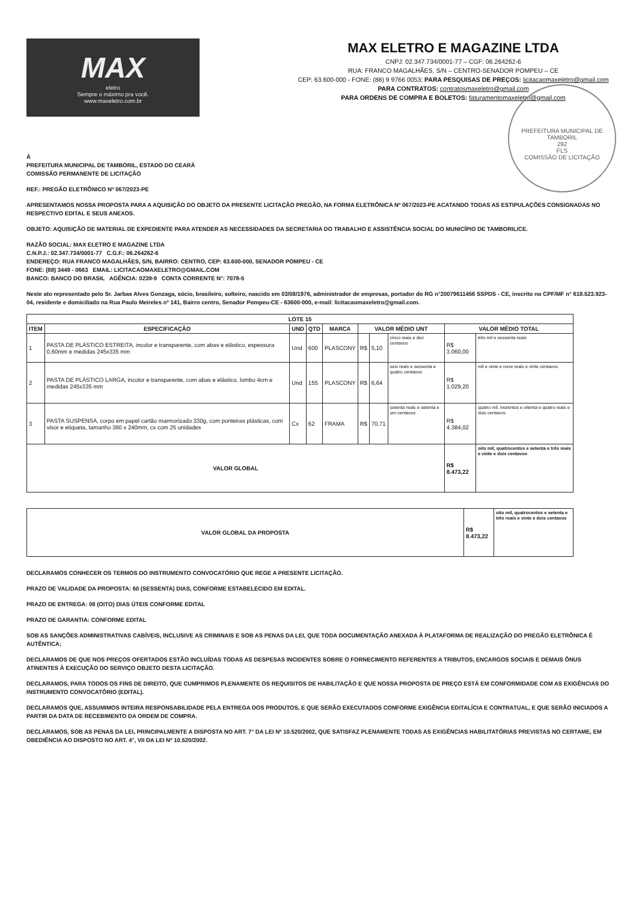MAX
eletro
Sempre o máximo pra você.
www.maxeletro.com.br
MAX ELETRO E MAGAZINE LTDA
CNPJ: 02.347.734/0001-77 – CGF: 06.264262-6
RUA: FRANCO MAGALHÃES, S/N – CENTRO-SENADOR POMPEU – CE
CEP: 63.600-000 - FONE: (88) 9 9766 0053; PARA PESQUISAS DE PREÇOS: licitacaomaxeletro@gmail.com
PARA CONTRATOS: contratosmaxeletro@gmail.com
PARA ORDENS DE COMPRA E BOLETOS: faturamentomaxeletro@gmail.com
PREFEITURA MUNICIPAL DE TAMBORIL
292
FLS
COMISSÃO DE LICITAÇÃO
À
PREFEITURA MUNICIPAL DE TAMBORIL, ESTADO DO CEARÁ
COMISSÃO PERMANENTE DE LICITAÇÃO
REF.: PREGÃO ELETRÔNICO Nº 067/2023-PE
APRESENTAMOS NOSSA PROPOSTA PARA A AQUISIÇÃO DO OBJETO DA PRESENTE LICITAÇÃO PREGÃO, NA FORMA ELETRÔNICA Nº 067/2023-PE ACATANDO TODAS AS ESTIPULAÇÕES CONSIGNADAS NO RESPECTIVO EDITAL E SEUS ANEXOS.
OBJETO: AQUISIÇÃO DE MATERIAL DE EXPEDIENTE PARA ATENDER AS NECESSIDADES DA SECRETARIA DO TRABALHO E ASSISTÊNCIA SOCIAL DO MUNICÍPIO DE TAMBORIL/CE.
RAZÃO SOCIAL: MAX ELETRO E MAGAZINE LTDA
C.N.P.J.: 02.347.734/0001-77 C.G.F.: 06.264262-6
ENDEREÇO: RUA FRANCO MAGALHÃES, S/N, BAIRRO: CENTRO, CEP: 63.600-000, SENADOR POMPEU - CE
FONE: (88) 3449 - 0663 EMAIL: LICITACAOMAXELETRO@GMAIL.COM
BANCO: BANCO DO BRASIL AGÊNCIA: 0239-9 CONTA CORRENTE N°: 7078-5
Neste ato representado pelo Sr. Jarbas Alves Gonzaga, sócio, brasileiro, solteiro, nascido em 03/08/1976, administrador de empresas, portador do RG n°20079611456 SSPDS - CE, inscrito no CPF/MF n° 618.523.923-04, residente e domiciliado na Rua Paulo Meireles nº 141, Bairro centro, Senador Pompeu-CE - 63600-000, e-mail: licitacaomaxeletro@gmail.com.
| LOTE 15 | | | | | | | | | |
| --- | --- | --- | --- | --- | --- | --- | --- | --- | --- |
| ITEM | ESPECIFICAÇÃO | UND | QTD | MARCA | VALOR MÉDIO UNT | | | VALOR MÉDIO TOTAL | |
| 1 | PASTA DE PLÁSTICO ESTREITA, incolor e transparente, com abas e elástico, espessura 0,60mm e medidas 245x335 mm | Und | 600 | PLASCONY | R$ | 5,10 | cinco reais e dez centavos | R$ 3.060,00 | três mil e sessenta reais |
| 2 | PASTA DE PLÁSTICO LARGA, incolor e transparente, com abas e elástico, lombo 4cm e medidas 245x335 mm | Und | 155 | PLASCONY | R$ | 6,64 | seis reais e sessenta e quatro centavos | R$ 1.029,20 | mil e vinte e nove reais e vinte centavos |
| 3 | PASTA SUSPENSA, corpo em papel cartão marmorizado 330g, com ponteiras plásticas, com visor e etiqueta, tamanho 360 x 240mm, cx com 25 unidades | Cx | 62 | FRAMA | R$ | 70,71 | setenta reais e setenta e um centavos | R$ 4.384,02 | quatro mil, trezentos e oitenta e quatro reais e dois centavos |
| VALOR GLOBAL | | | | | | | | R$ 8.473,22 | oito mil, quatrocentos e setenta e três reais e vinte e dois centavos |
| VALOR GLOBAL DA PROPOSTA | R$ 8.473,22 | oito mil, quatrocentos e setenta e três reais e vinte e dois centavos |
DECLARAMOS CONHECER OS TERMOS DO INSTRUMENTO CONVOCATÓRIO QUE REGE A PRESENTE LICITAÇÃO.
PRAZO DE VALIDADE DA PROPOSTA: 60 (SESSENTA) DIAS, CONFORME ESTABELECIDO EM EDITAL.
PRAZO DE ENTREGA: 08 (OITO) DIAS ÚTEIS CONFORME EDITAL
PRAZO DE GARANTIA: CONFORME EDITAL
SOB AS SANÇÕES ADMINISTRATIVAS CABÍVEIS, INCLUSIVE AS CRIMINAIS E SOB AS PENAS DA LEI, QUE TODA DOCUMENTAÇÃO ANEXADA À PLATAFORMA DE REALIZAÇÃO DO PREGÃO ELETRÔNICA É AUTÊNTICA;
DECLARAMOS DE QUE NOS PREÇOS OFERTADOS ESTÃO INCLUÍDAS TODAS AS DESPESAS INCIDENTES SOBRE O FORNECIMENTO REFERENTES A TRIBUTOS, ENCARGOS SOCIAIS E DEMAIS ÔNUS ATINENTES À EXECUÇÃO DO SERVIÇO OBJETO DESTA LICITAÇÃO.
DECLARAMOS, PARA TODOS OS FINS DE DIREITO, QUE CUMPRIMOS PLENAMENTE OS REQUISITOS DE HABILITAÇÃO E QUE NOSSA PROPOSTA DE PREÇO ESTÁ EM CONFORMIDADE COM AS EXIGÊNCIAS DO INSTRUMENTO CONVOCATÓRIO (EDITAL).
DECLARAMOS QUE, ASSUMIMOS INTEIRA RESPONSABILIDADE PELA ENTREGA DOS PRODUTOS, E QUE SERÃO EXECUTADOS CONFORME EXIGÊNCIA EDITALÍCIA E CONTRATUAL, E QUE SERÃO INICIADOS A PARTIR DA DATA DE RECEBIMENTO DA ORDEM DE COMPRA.
DECLARAMOS, SOB AS PENAS DA LEI, PRINCIPALMENTE A DISPOSTA NO ART. 7° DA LEI Nº 10.520/2002, QUE SATISFAZ PLENAMENTE TODAS AS EXIGÊNCIAS HABILITATÓRIAS PREVISTAS NO CERTAME, EM OBEDIÊNCIA AO DISPOSTO NO ART. 4°, VII DA LEI Nº 10.520/2002.